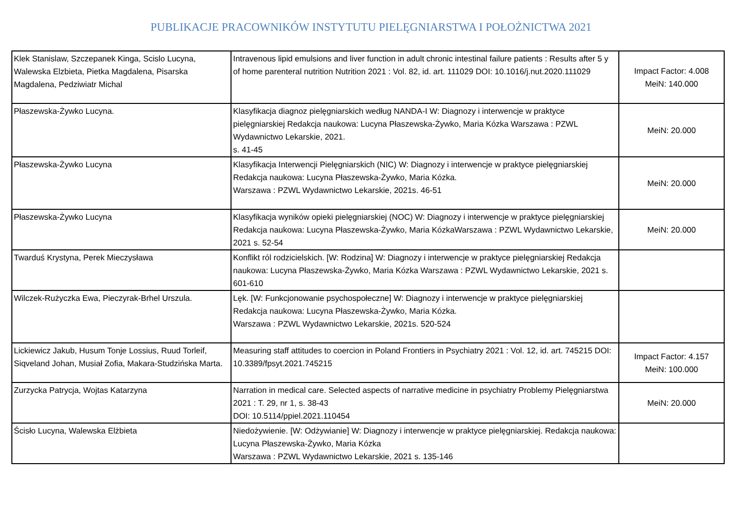PUBLIKACJE PRACOWNIKÓW INSTYTUTU PIELĘGNIARSTWA I POŁOŻNICTWA 2021
| Klek Stanislaw, Szczepanek Kinga, Scislo Lucyna, Walewska Elzbieta, Pietka Magdalena, Pisarska Magdalena, Pedziwiatr Michal | Intravenous lipid emulsions and liver function in adult chronic intestinal failure patients : Results after 5 y of home parenteral nutrition Nutrition 2021 : Vol. 82, id. art. 111029 DOI: 10.1016/j.nut.2020.111029 | Impact Factor: 4.008 MeiN: 140.000 |
| Płaszewska-Żywko Lucyna. | Klasyfikacja diagnoz pielęgniarskich według NANDA-I W: Diagnozy i interwencje w praktyce pielęgniarskiej Redakcja naukowa: Lucyna Płaszewska-Żywko, Maria Kózka Warszawa : PZWL Wydawnictwo Lekarskie, 2021. s. 41-45 | MeiN: 20.000 |
| Płaszewska-Żywko Lucyna | Klasyfikacja Interwencji Pielęgniarskich (NIC) W: Diagnozy i interwencje w praktyce pielęgniarskiej Redakcja naukowa: Lucyna Płaszewska-Żywko, Maria Kózka. Warszawa : PZWL Wydawnictwo Lekarskie, 2021s. 46-51 | MeiN: 20.000 |
| Płaszewska-Żywko Lucyna | Klasyfikacja wyników opieki pielęgniarskiej (NOC) W: Diagnozy i interwencje w praktyce pielęgniarskiej Redakcja naukowa: Lucyna Płaszewska-Żywko, Maria KózkaWarszawa : PZWL Wydawnictwo Lekarskie, 2021 s. 52-54 | MeiN: 20.000 |
| Twarduś Krystyna, Perek Mieczysława | Konflikt ról rodzicielskich. [W: Rodzina] W: Diagnozy i interwencje w praktyce pielęgniarskiej Redakcja naukowa: Lucyna Płaszewska-Żywko, Maria Kózka Warszawa : PZWL Wydawnictwo Lekarskie, 2021 s. 601-610 | |
| Wilczek-Rużyczka Ewa, Pieczyrak-Brhel Urszula. | Lęk. [W: Funkcjonowanie psychospołeczne] W: Diagnozy i interwencje w praktyce pielęgniarskiej Redakcja naukowa: Lucyna Płaszewska-Żywko, Maria Kózka. Warszawa : PZWL Wydawnictwo Lekarskie, 2021s. 520-524 | |
| Lickiewicz Jakub, Husum Tonje Lossius, Ruud Torleif, Siqveland Johan, Musiał Zofia, Makara-Studzińska Marta. | Measuring staff attitudes to coercion in Poland Frontiers in Psychiatry 2021 : Vol. 12, id. art. 745215 DOI: 10.3389/fpsyt.2021.745215 | Impact Factor: 4.157 MeiN: 100.000 |
| Zurzycka Patrycja, Wojtas Katarzyna | Narration in medical care. Selected aspects of narrative medicine in psychiatry Problemy Pielęgniarstwa 2021 : T. 29, nr 1, s. 38-43 DOI: 10.5114/ppiel.2021.110454 | MeiN: 20.000 |
| Ścisło Lucyna, Walewska Elżbieta | Niedożywienie. [W: Odżywianie] W: Diagnozy i interwencje w praktyce pielęgniarskiej. Redakcja naukowa: Lucyna Płaszewska-Żywko, Maria Kózka Warszawa : PZWL Wydawnictwo Lekarskie, 2021 s. 135-146 | |